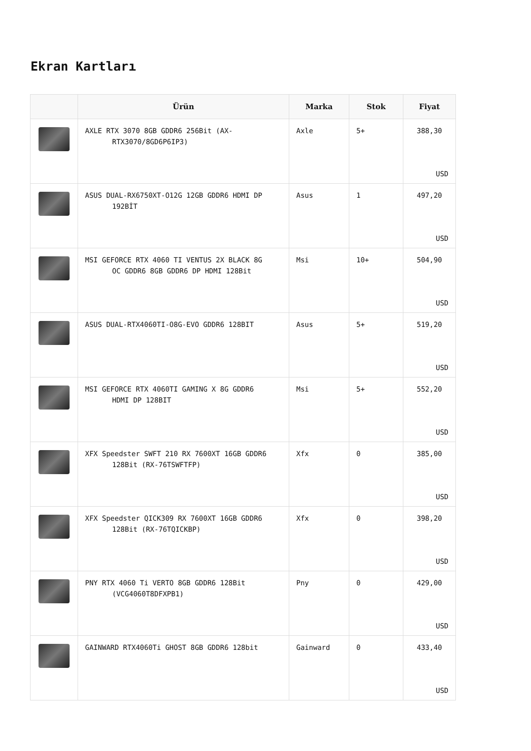Ekran Kartları
| | Ürün | Marka | Stok | Fiyat |
| --- | --- | --- | --- | --- |
| | AXLE RTX 3070 8GB GDDR6 256Bit (AX- RTX3070/8GD6P6IP3) | Axle | 5+ | 388,30 USD |
| | ASUS DUAL-RX6750XT-O12G 12GB GDDR6 HDMI DP 192BİT | Asus | 1 | 497,20 USD |
| | MSI GEFORCE RTX 4060 TI VENTUS 2X BLACK 8G OC GDDR6 8GB GDDR6 DP HDMI 128Bit | Msi | 10+ | 504,90 USD |
| | ASUS DUAL-RTX4060TI-O8G-EVO GDDR6 128BIT | Asus | 5+ | 519,20 USD |
| | MSI GEFORCE RTX 4060TI GAMING X 8G GDDR6 HDMI DP 128BIT | Msi | 5+ | 552,20 USD |
| | XFX Speedster SWFT 210 RX 7600XT 16GB GDDR6 128Bit (RX-76TSWFTFP) | Xfx | 0 | 385,00 USD |
| | XFX Speedster QICK309 RX 7600XT 16GB GDDR6 128Bit (RX-76TQICKBP) | Xfx | 0 | 398,20 USD |
| | PNY RTX 4060 Ti VERTO 8GB GDDR6 128Bit (VCG4060T8DFXPB1) | Pny | 0 | 429,00 USD |
| | GAINWARD RTX4060Ti GHOST 8GB GDDR6 128bit | Gainward | 0 | 433,40 USD |